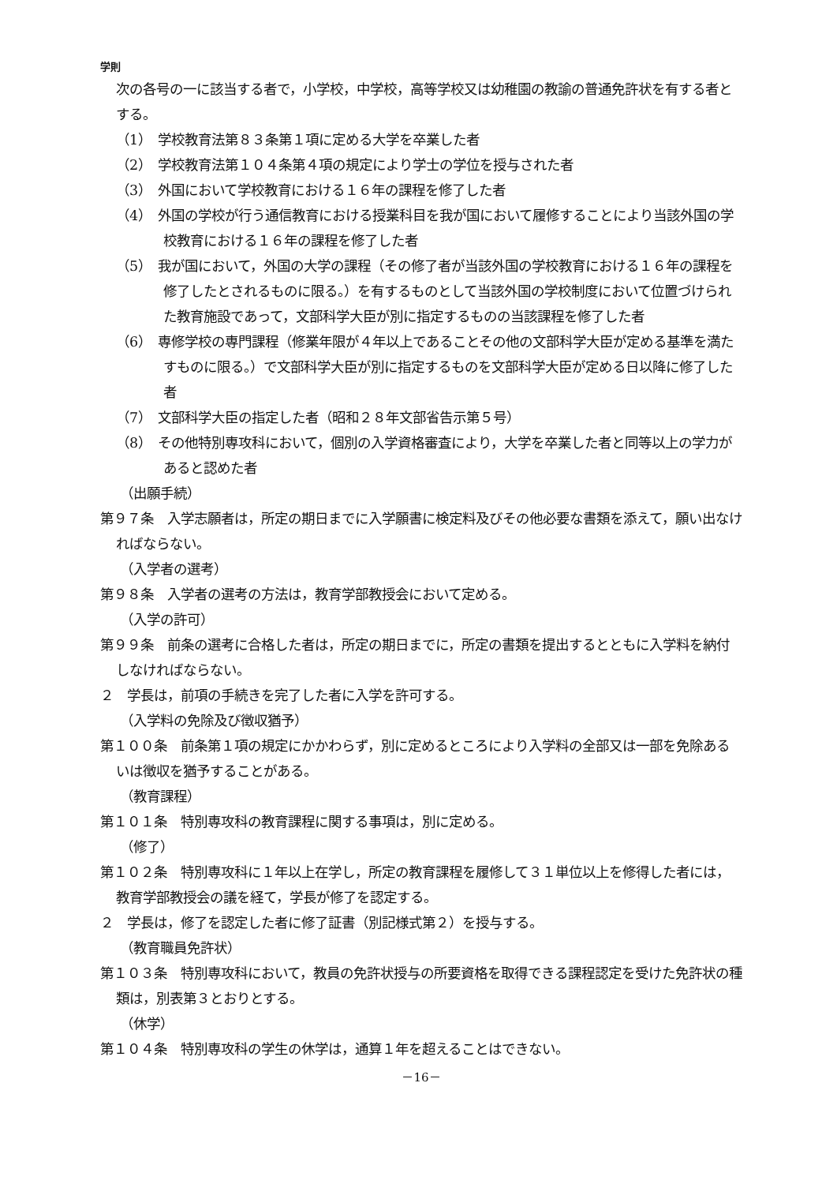学則
次の各号の一に該当する者で，小学校，中学校，高等学校又は幼稚園の教諭の普通免許状を有する者とする。
（1）　学校教育法第８３条第１項に定める大学を卒業した者
（2）　学校教育法第１０４条第４項の規定により学士の学位を授与された者
（3）　外国において学校教育における１６年の課程を修了した者
（4）　外国の学校が行う通信教育における授業科目を我が国において履修することにより当該外国の学校教育における１６年の課程を修了した者
（5）　我が国において，外国の大学の課程（その修了者が当該外国の学校教育における１６年の課程を修了したとされるものに限る。）を有するものとして当該外国の学校制度において位置づけられた教育施設であって，文部科学大臣が別に指定するものの当該課程を修了した者
（6）　専修学校の専門課程（修業年限が４年以上であることその他の文部科学大臣が定める基準を満たすものに限る。）で文部科学大臣が別に指定するものを文部科学大臣が定める日以降に修了した者
（7）　文部科学大臣の指定した者（昭和２８年文部省告示第５号）
（8）　その他特別専攻科において，個別の入学資格審査により，大学を卒業した者と同等以上の学力があると認めた者
（出願手続）
第９７条　入学志願者は，所定の期日までに入学願書に検定料及びその他必要な書類を添えて，願い出なければならない。
（入学者の選考）
第９８条　入学者の選考の方法は，教育学部教授会において定める。
（入学の許可）
第９９条　前条の選考に合格した者は，所定の期日までに，所定の書類を提出するとともに入学料を納付しなければならない。
２　学長は，前項の手続きを完了した者に入学を許可する。
（入学料の免除及び徴収猶予）
第１００条　前条第１項の規定にかかわらず，別に定めるところにより入学料の全部又は一部を免除あるいは徴収を猶予することがある。
（教育課程）
第１０１条　特別専攻科の教育課程に関する事項は，別に定める。
（修了）
第１０２条　特別専攻科に１年以上在学し，所定の教育課程を履修して３１単位以上を修得した者には，教育学部教授会の議を経て，学長が修了を認定する。
２　学長は，修了を認定した者に修了証書（別記様式第２）を授与する。
（教育職員免許状）
第１０３条　特別専攻科において，教員の免許状授与の所要資格を取得できる課程認定を受けた免許状の種類は，別表第３とおりとする。
（休学）
第１０４条　特別専攻科の学生の休学は，通算１年を超えることはできない。
－16－